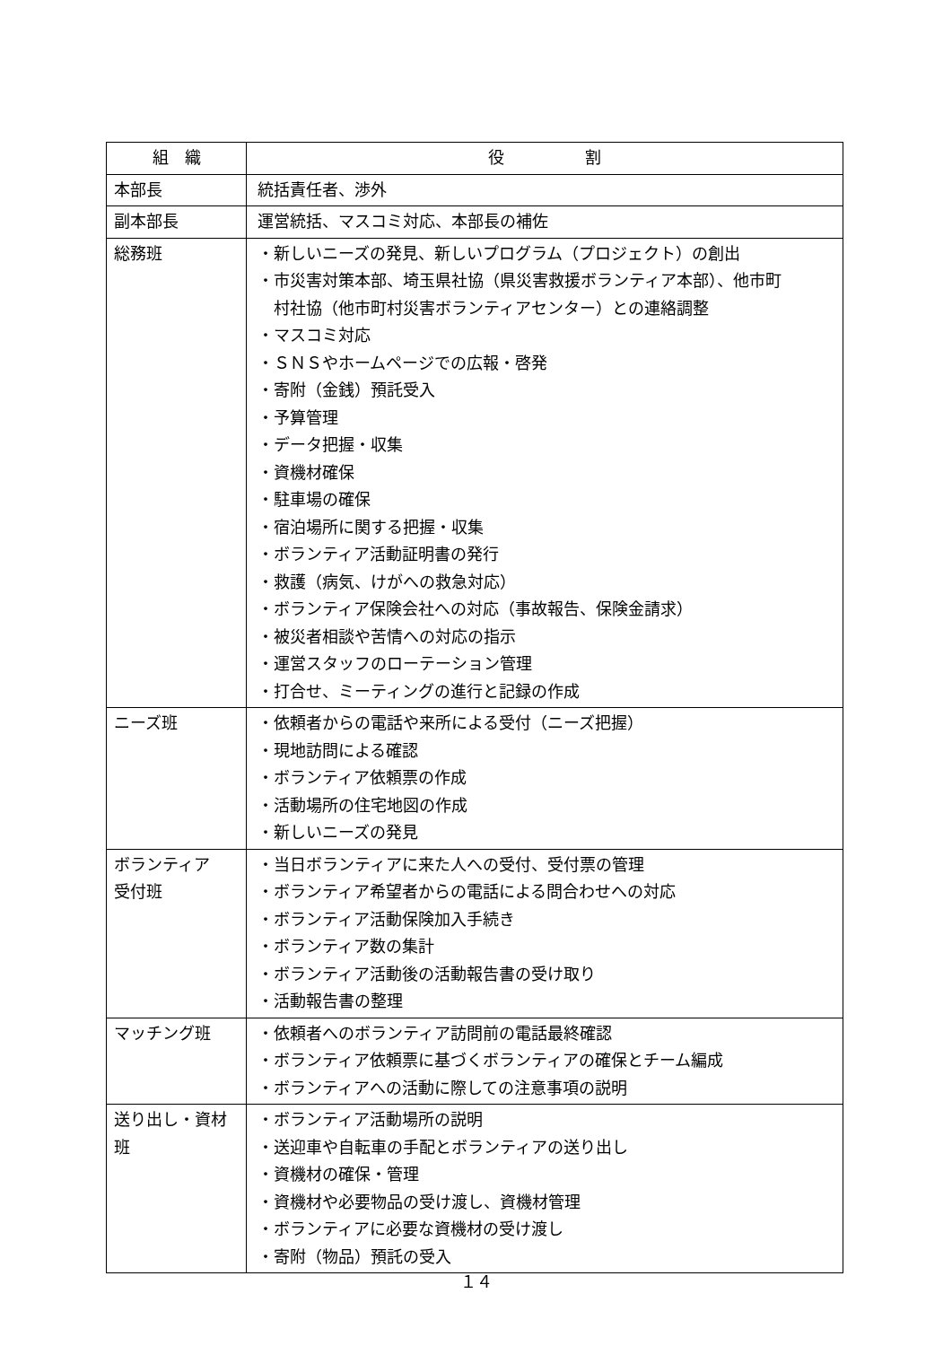| 組 織 | 役 割 |
| --- | --- |
| 本部長 | 統括責任者、渉外 |
| 副本部長 | 運営統括、マスコミ対応、本部長の補佐 |
| 総務班 | ・新しいニーズの発見、新しいプログラム（プロジェクト）の創出 ・市災害対策本部、埼玉県社協（県災害救援ボランティア本部）、他市町 村社協（他市町村災害ボランティアセンター）との連絡調整 ・マスコミ対応 ・ＳＮＳやホームページでの広報・啓発 ・寄附（金銭）預託受入 ・予算管理 ・データ把握・収集 ・資機材確保 ・駐車場の確保 ・宿泊場所に関する把握・収集 ・ボランティア活動証明書の発行 ・救護（病気、けがへの救急対応） ・ボランティア保険会社への対応（事故報告、保険金請求） ・被災者相談や苦情への対応の指示 ・運営スタッフのローテーション管理 ・打合せ、ミーティングの進行と記録の作成 |
| ニーズ班 | ・依頼者からの電話や来所による受付（ニーズ把握） ・現地訪問による確認 ・ボランティア依頼票の作成 ・活動場所の住宅地図の作成 ・新しいニーズの発見 |
| ボランティア 受付班 | ・当日ボランティアに来た人への受付、受付票の管理 ・ボランティア希望者からの電話による問合わせへの対応 ・ボランティア活動保険加入手続き ・ボランティア数の集計 ・ボランティア活動後の活動報告書の受け取り ・活動報告書の整理 |
| マッチング班 | ・依頼者へのボランティア訪問前の電話最終確認 ・ボランティア依頼票に基づくボランティアの確保とチーム編成 ・ボランティアへの活動に際しての注意事項の説明 |
| 送り出し・資材 班 | ・ボランティア活動場所の説明 ・送迎車や自転車の手配とボランティアの送り出し ・資機材の確保・管理 ・資機材や必要物品の受け渡し、資機材管理 ・ボランティアに必要な資機材の受け渡し ・寄附（物品）預託の受入 |
１４